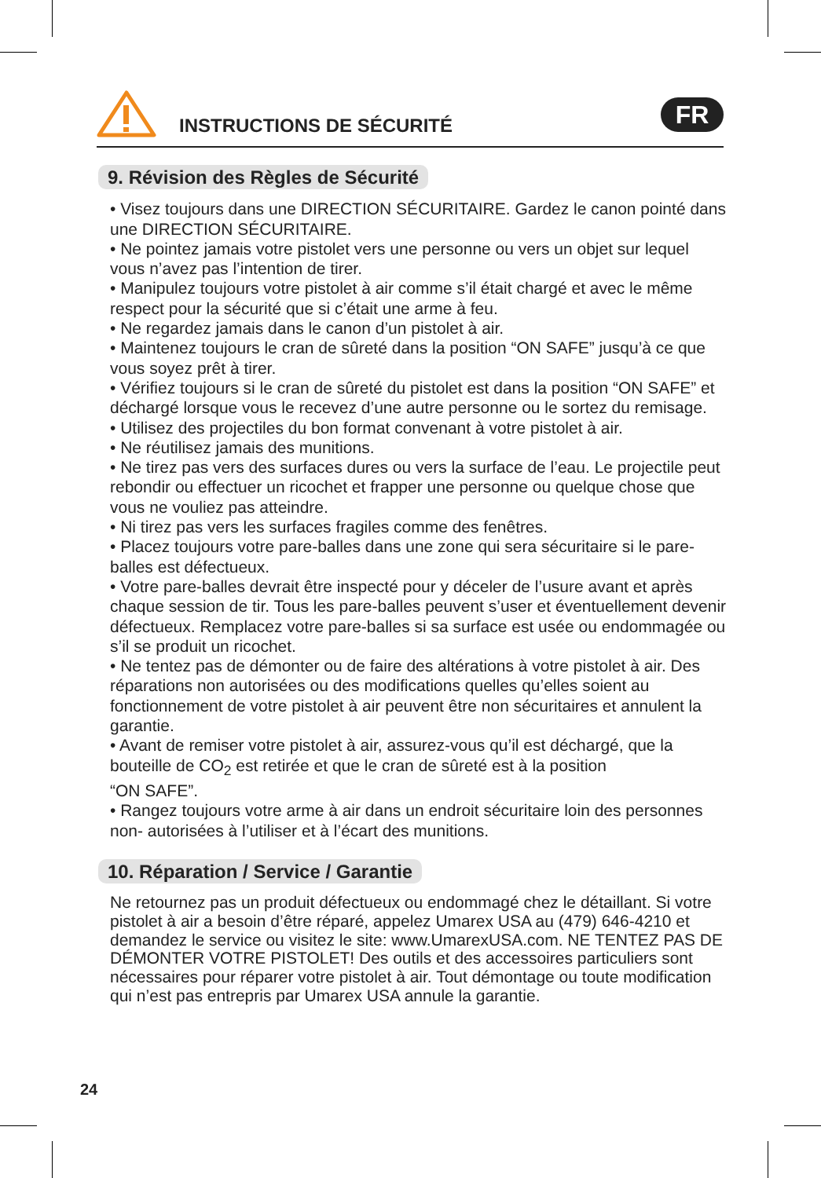INSTRUCTIONS DE SÉCURITÉ
FR
9. Révision des Règles de Sécurité
• Visez toujours dans une DIRECTION SÉCURITAIRE. Gardez le canon pointé dans une DIRECTION SÉCURITAIRE.
• Ne pointez jamais votre pistolet vers une personne ou vers un objet sur lequel vous n’avez pas l’intention de tirer.
• Manipulez toujours votre pistolet à air comme s’il était chargé et avec le même respect pour la sécurité que si c’était une arme à feu.
• Ne regardez jamais dans le canon d’un pistolet à air.
• Maintenez toujours le cran de sûreté dans la position “ON SAFE” jusqu’à ce que vous soyez prêt à tirer.
• Vérifiez toujours si le cran de sûreté du pistolet est dans la position “ON SAFE” et déchargé lorsque vous le recevez d’une autre personne ou le sortez du remisage.
• Utilisez des projectiles du bon format convenant à votre pistolet à air.
• Ne réutilisez jamais des munitions.
• Ne tirez pas vers des surfaces dures ou vers la surface de l’eau. Le projectile peut rebondir ou effectuer un ricochet et frapper une personne ou quelque chose que vous ne vouliez pas atteindre.
• Ni tirez pas vers les surfaces fragiles comme des fenêtres.
• Placez toujours votre pare-balles dans une zone qui sera sécuritaire si le pare-balles est défectueux.
• Votre pare-balles devrait être inspecté pour y déceler de l’usure avant et après chaque session de tir. Tous les pare-balles peuvent s’user et éventuellement devenir défectueux. Remplacez votre pare-balles si sa surface est usée ou endommagée ou s’il se produit un ricochet.
• Ne tentez pas de démonter ou de faire des altérations à votre pistolet à air. Des réparations non autorisées ou des modifications quelles qu’elles soient au fonctionnement de votre pistolet à air peuvent être non sécuritaires et annulent la garantie.
• Avant de remiser votre pistolet à air, assurez-vous qu’il est déchargé, que la bouteille de CO<sub>2</sub> est retirée et que le cran de sûreté est à la position
“ON SAFE”.
• Rangez toujours votre arme à air dans un endroit sécuritaire loin des personnes non- autorisées à l’utiliser et à l’écart des munitions.
10. Réparation / Service / Garantie
Ne retournez pas un produit défectueux ou endommagé chez le détaillant. Si votre pistolet à air a besoin d’être réparé, appelez Umarex USA au (479) 646-4210 et demandez le service ou visitez le site: www.UmarexUSA.com. NE TENTEZ PAS DE DÉMONTER VOTRE PISTOLET! Des outils et des accessoires particuliers sont nécessaires pour réparer votre pistolet à air. Tout démontage ou toute modification qui n’est pas entrepris par Umarex USA annule la garantie.
24